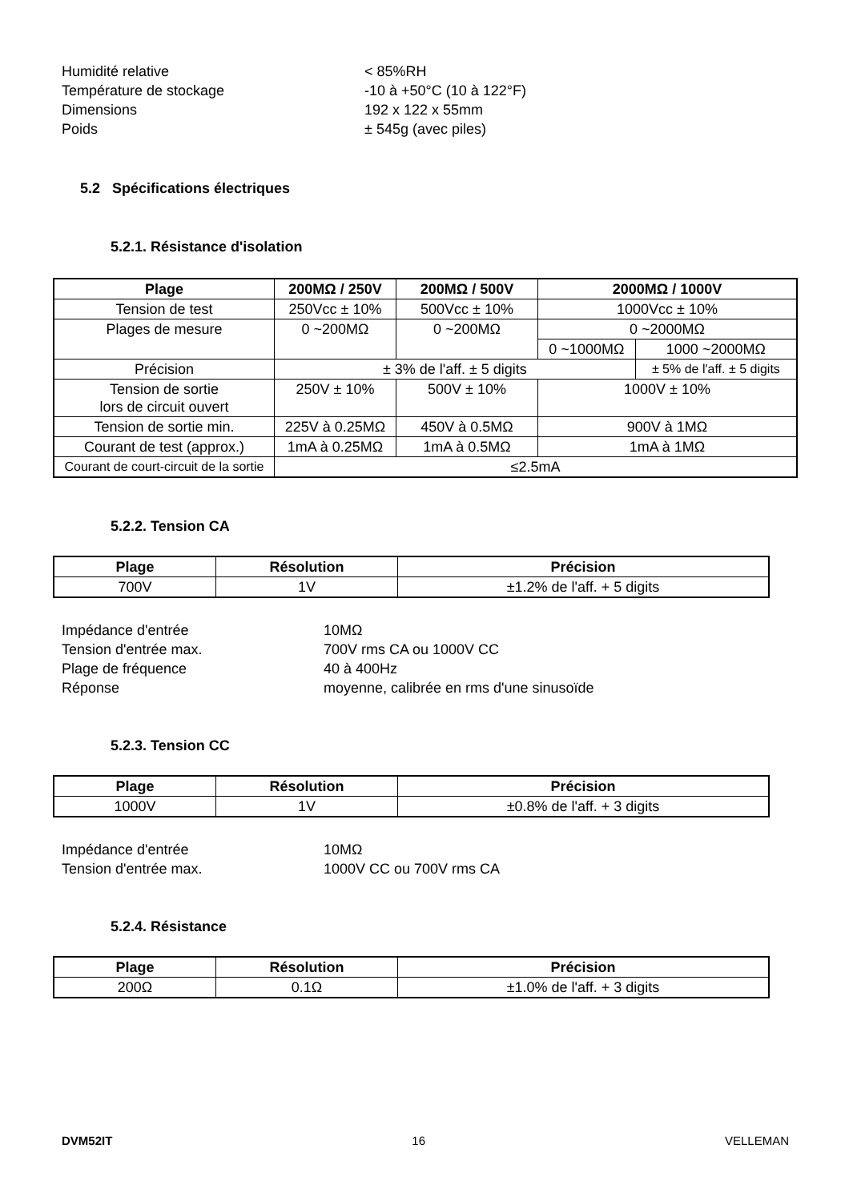Humidité relative
< 85%RH
Température de stockage
-10 à +50°C (10 à 122°F)
Dimensions
192 x 122 x 55mm
Poids
± 545g (avec piles)
5.2 Spécifications électriques
5.2.1. Résistance d'isolation
| Plage | 200MΩ / 250V | 200MΩ / 500V | 2000MΩ / 1000V | |
| --- | --- | --- | --- | --- |
| Tension de test | 250Vcc ± 10% | 500Vcc ± 10% | 1000Vcc ± 10% | |
| Plages de mesure | 0 ~200MΩ | 0 ~200MΩ | 0 ~2000MΩ | |
| | | | 0 ~1000MΩ | 1000 ~2000MΩ |
| Précision | ± 3% de l'aff. ± 5 digits | | | ± 5% de l'aff. ± 5 digits |
| Tension de sortie lors de circuit ouvert | 250V ± 10% | 500V ± 10% | 1000V ± 10% | |
| Tension de sortie min. | 225V à 0.25MΩ | 450V à 0.5MΩ | 900V à 1MΩ | |
| Courant de test (approx.) | 1mA à 0.25MΩ | 1mA à 0.5MΩ | 1mA à 1MΩ | |
| Courant de court-circuit de la sortie | ≤2.5mA | | | |
5.2.2. Tension CA
| Plage | Résolution | Précision |
| --- | --- | --- |
| 700V | 1V | ±1.2% de l'aff. + 5 digits |
Impédance d'entrée
10MΩ
Tension d'entrée max.
700V rms CA ou 1000V CC
Plage de fréquence
40 à 400Hz
Réponse
moyenne, calibrée en rms d'une sinusoïde
5.2.3. Tension CC
| Plage | Résolution | Précision |
| --- | --- | --- |
| 1000V | 1V | ±0.8% de l'aff. + 3 digits |
Impédance d'entrée
10MΩ
Tension d'entrée max.
1000V CC ou 700V rms CA
5.2.4. Résistance
| Plage | Résolution | Précision |
| --- | --- | --- |
| 200Ω | 0.1Ω | ±1.0% de l'aff. + 3 digits |
DVM52IT 16 VELLEMAN